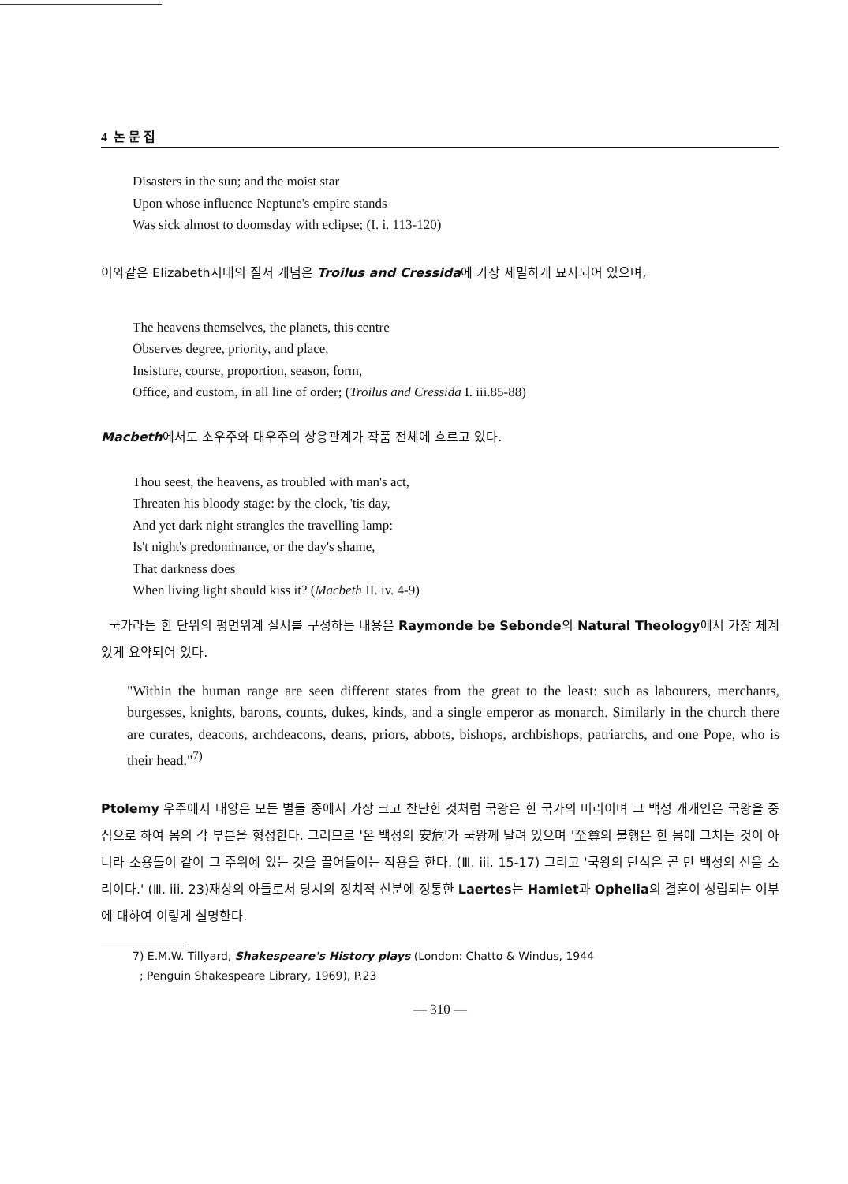4 논 문 집
Disasters in the sun; and the moist star
Upon whose influence Neptune's empire stands
Was sick almost to doomsday with eclipse; (I. i. 113-120)
이와같은 Elizabeth시대의 질서 개념은 Troilus and Cressida에 가장 세밀하게 묘사되어 있으며,
The heavens themselves, the planets, this centre
Observes degree, priority, and place,
Insisture, course, proportion, season, form,
Office, and custom, in all line of order; (Troilus and Cressida I. iii.85-88)
Macbeth에서도 소우주와 대우주의 상응관계가 작품 전체에 흐르고 있다.
Thou seest, the heavens, as troubled with man's act,
Threaten his bloody stage: by the clock, 'tis day,
And yet dark night strangles the travelling lamp:
Is't night's predominance, or the day's shame,
That darkness does
When living light should kiss it? (Macbeth II. iv. 4-9)
국가라는 한 단위의 평면위계 질서를 구성하는 내용은 Raymonde be Sebonde의 Natural Theology에서 가장 체계있게 요약되어 있다.
"Within the human range are seen different states from the great to the least: such as labourers, merchants, burgesses, knights, barons, counts, dukes, kinds, and a single emperor as monarch. Similarly in the church there are curates, deacons, archdeacons, deans, priors, abbots, bishops, archbishops, patriarchs, and one Pope, who is their head."<sup>7)</sup>
Ptolemy 우주에서 태양은 모든 별들 중에서 가장 크고 찬단한 것처럼 국왕은 한 국가의 머리이며 그 백성 개개인은 국왕을 중심으로 하여 몸의 각 부분을 형성한다. 그러므로 '온 백성의 安危'가 국왕께 달려 있으며 '至尊의 불행은 한 몸에 그치는 것이 아니라 소용돌이 같이 그 주위에 있는 것을 끌어들이는 작용을 한다. (Ⅲ. iii. 15-17) 그리고 '국왕의 탄식은 곧 만 백성의 신음 소리이다.' (Ⅲ. iii. 23)재상의 아들로서 당시의 정치적 신분에 정통한 Laertes는 Hamlet과 Ophelia의 결혼이 성립되는 여부에 대하여 이렇게 설명한다.
7) E.M.W. Tillyard, Shakespeare's History plays (London: Chatto & Windus, 1944
; Penguin Shakespeare Library, 1969), P.23
— 310 —